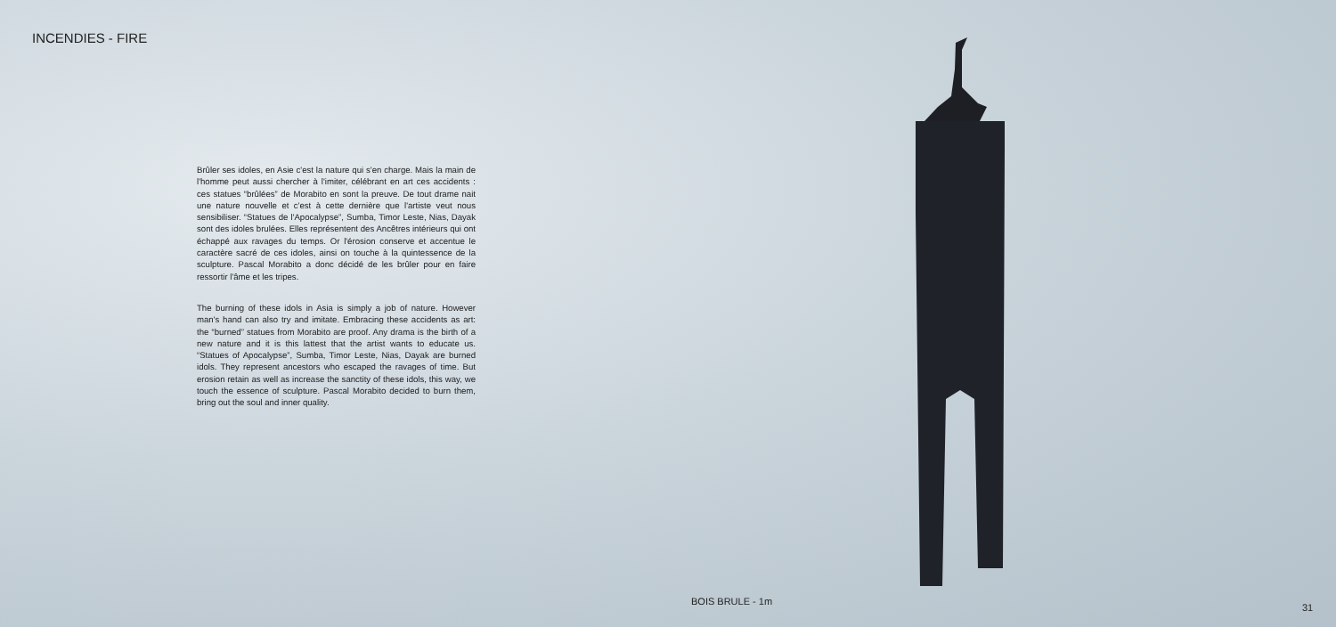INCENDIES - FIRE
Brûler ses idoles, en Asie c'est la nature qui s'en charge. Mais la main de l'homme peut aussi chercher à l'imiter, célébrant en art ces accidents : ces statues “brûlées” de Morabito en sont la preuve. De tout drame nait une nature nouvelle et c'est à cette dernière que l'artiste veut nous sensibiliser. “Statues de l'Apocalypse”, Sumba, Timor Leste, Nias, Dayak sont des idoles brulées. Elles représentent des Ancêtres intérieurs qui ont échappé aux ravages du temps. Or l'érosion conserve et accentue le caractère sacré de ces idoles, ainsi on touche à la quintessence de la sculpture. Pascal Morabito a donc décidé de les brûler pour en faire ressortir l'âme et les tripes.
The burning of these idols in Asia is simply a job of nature. However man's hand can also try and imitate. Embracing these accidents as art: the “burned” statues from Morabito are proof. Any drama is the birth of a new nature and it is this lattest that the artist wants to educate us. “Statues of Apocalypse”, Sumba, Timor Leste, Nias, Dayak are burned idols. They represent ancestors who escaped the ravages of time. But erosion retain as well as increase the sanctity of these idols, this way, we touch the essence of sculpture. Pascal Morabito decided to burn them, bring out the soul and inner quality.
BOIS BRULE - 1m
31